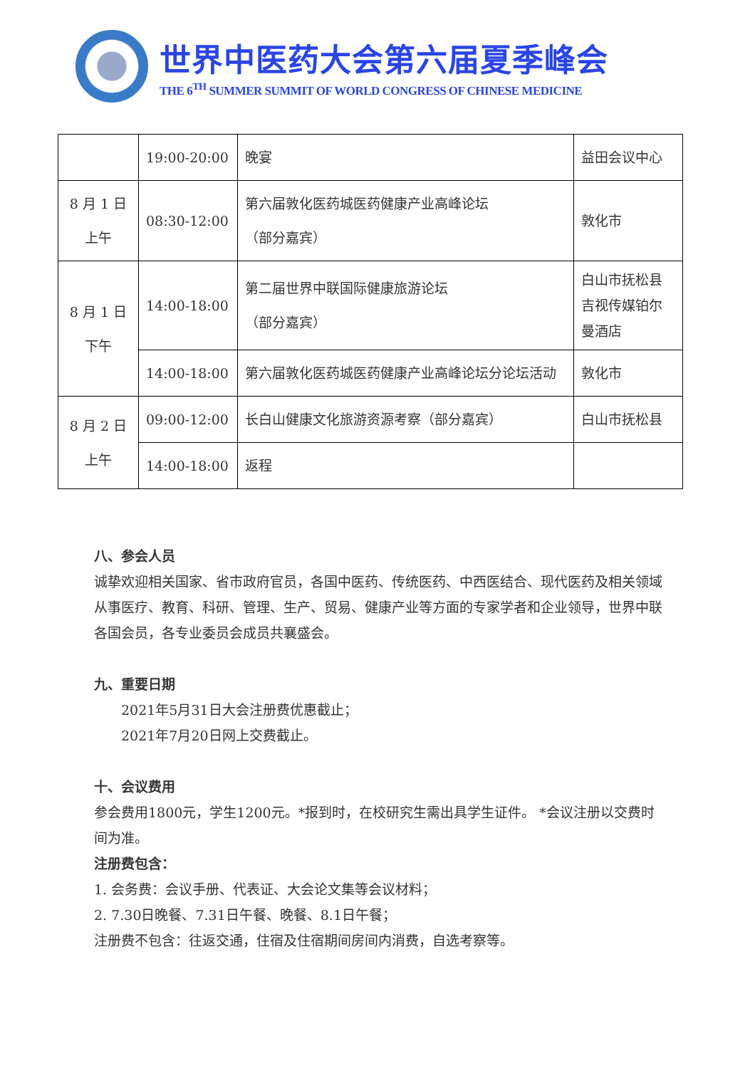世界中医药大会第六届夏季峰会
THE 6<sup>TH</sup> SUMMER SUMMIT OF WORLD CONGRESS OF CHINESE MEDICINE
| | 19:00-20:00 | 晚宴 | 益田会议中心 |
| 8 月 1 日 上午 | 08:30-12:00 | 第六届敦化医药城医药健康产业高峰论坛 （部分嘉宾） | 敦化市 |
| 8 月 1 日 下午 | 14:00-18:00 | 第二届世界中联国际健康旅游论坛 （部分嘉宾） | 白山市抚松县吉视传媒铂尔曼酒店 |
| | 14:00-18:00 | 第六届敦化医药城医药健康产业高峰论坛分论坛活动 | 敦化市 |
| 8 月 2 日 上午 | 09:00-12:00 | 长白山健康文化旅游资源考察（部分嘉宾） | 白山市抚松县 |
| | 14:00-18:00 | 返程 | |
八、参会人员
诚挚欢迎相关国家、省市政府官员，各国中医药、传统医药、中西医结合、现代医药及相关领域从事医疗、教育、科研、管理、生产、贸易、健康产业等方面的专家学者和企业领导，世界中联各国会员，各专业委员会成员共襄盛会。
九、重要日期
2021年5月31日大会注册费优惠截止；
2021年7月20日网上交费截止。
十、会议费用
参会费用1800元，学生1200元。*报到时，在校研究生需出具学生证件。 *会议注册以交费时间为准。
注册费包含：
1. 会务费：会议手册、代表证、大会论文集等会议材料；
2. 7.30日晚餐、7.31日午餐、晚餐、8.1日午餐；
注册费不包含：往返交通，住宿及住宿期间房间内消费，自选考察等。